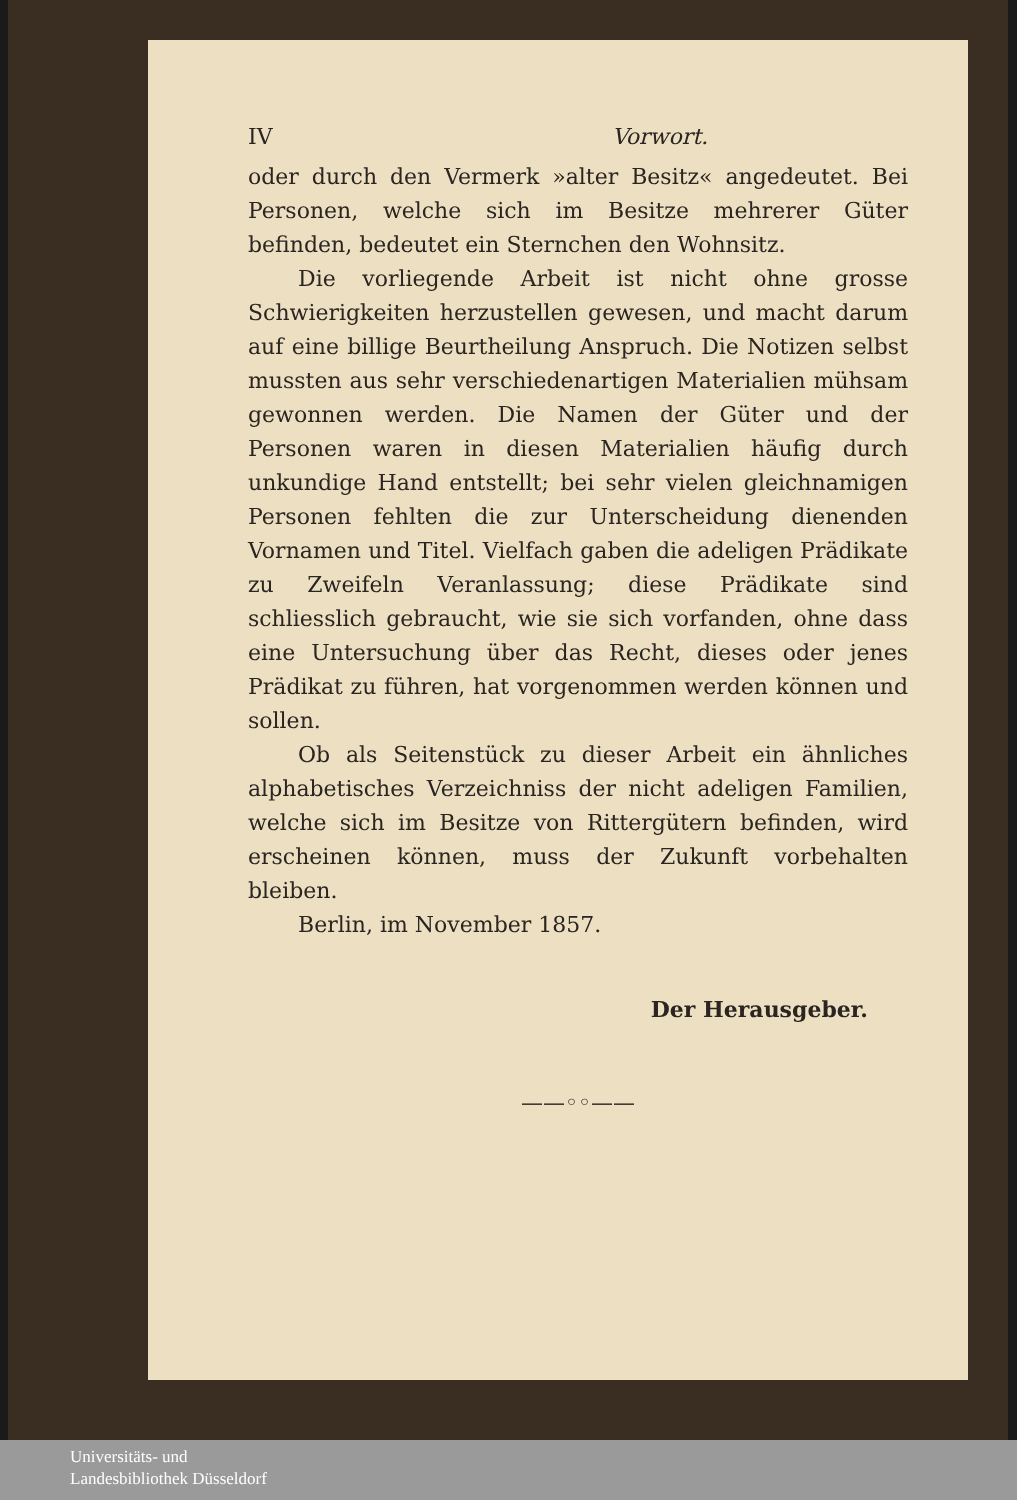IV Vorwort.
oder durch den Vermerk »alter Besitz« angedeutet. Bei Personen, welche sich im Besitze mehrerer Güter befinden, bedeutet ein Sternchen den Wohnsitz.
Die vorliegende Arbeit ist nicht ohne grosse Schwierigkeiten herzustellen gewesen, und macht darum auf eine billige Beurtheilung Anspruch. Die Notizen selbst mussten aus sehr verschiedenartigen Materialien mühsam gewonnen werden. Die Namen der Güter und der Personen waren in diesen Materialien häufig durch unkundige Hand entstellt; bei sehr vielen gleichnamigen Personen fehlten die zur Unterscheidung dienenden Vornamen und Titel. Vielfach gaben die adeligen Prädikate zu Zweifeln Veranlassung; diese Prädikate sind schliesslich gebraucht, wie sie sich vorfanden, ohne dass eine Untersuchung über das Recht, dieses oder jenes Prädikat zu führen, hat vorgenommen werden können und sollen.
Ob als Seitenstück zu dieser Arbeit ein ähnliches alphabetisches Verzeichniss der nicht adeligen Familien, welche sich im Besitze von Rittergütern befinden, wird erscheinen können, muss der Zukunft vorbehalten bleiben.
Berlin, im November 1857.
Der Herausgeber.
——◦◦——
Universitäts- und
Landesbibliothek Düsseldorf